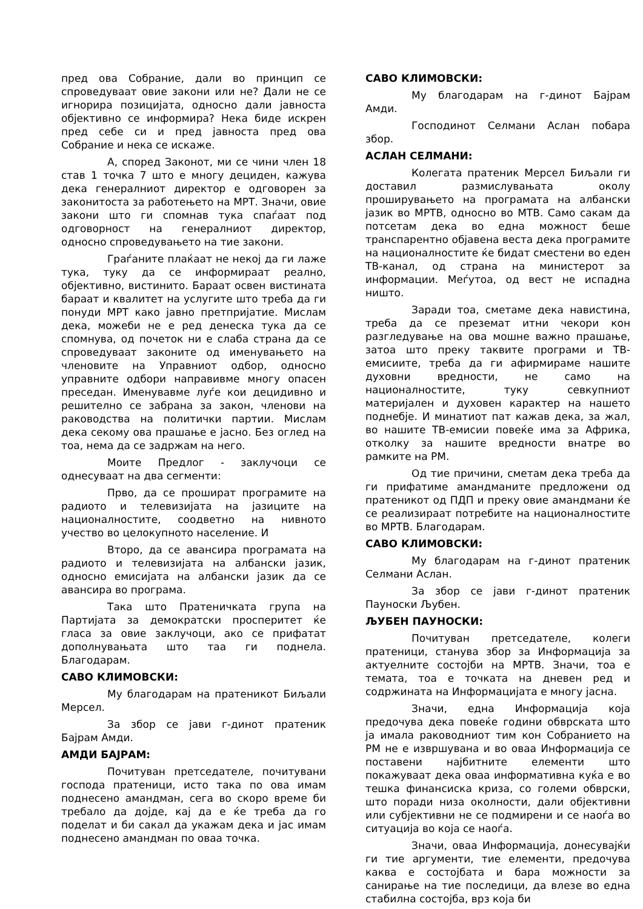пред ова Собрание, дали во принцип се спроведуваат овие закони или не? Дали не се игнорира позицијата, односно дали јавноста објективно се информира? Нека биде искрен пред себе си и пред јавноста пред ова Собрание и нека се искаже.
А, според Законот, ми се чини член 18 став 1 точка 7 што е многу дециден, кажува дека генералниот директор е одговорен за законитоста за работењето на МРТ. Значи, овие закони што ги спомнав тука спаѓаат под одговорност на генералниот директор, односно спроведувањето на тие закони.
Граѓаните плаќаат не некој да ги лаже тука, туку да се информираат реално, објективно, вистинито. Бараат освен вистината бараат и квалитет на услугите што треба да ги понуди МРТ како јавно претпријатие. Мислам дека, можеби не е ред денеска тука да се спомнува, од почеток ни е слаба страна да се спроведуваат законите од именувањето на членовите на Управниот одбор, односно управните одбори направивме многу опасен преседан. Именувавме луѓе кои децидивно и решително се забрана за закон, членови на раководства на политички партии. Мислам дека секому ова прашање е јасно. Без оглед на тоа, нема да се задржам на него.
Моите Предлог - заклучоци се однесуваат на два сегменти:
Прво, да се прошират програмите на радиото и телевизијата на јазиците на националностите, соодветно на нивното учество во целокупното население. И
Второ, да се авансира програмата на радиото и телевизијата на албански јазик, односно емисијата на албански јазик да се авансира во програма.
Така што Пратеничката група на Партијата за демократски просперитет ќе гласа за овие заклучоци, ако се прифатат дополнувањата што таа ги поднела. Благодарам.
САВО КЛИМОВСКИ:
Му благодарам на пратеникот Биљали Мерсел.
За збор се јави г-динот пратеник Бајрам Амди.
АМДИ БАЈРАМ:
Почитуван претседателе, почитувани господа пратеници, исто така по ова имам поднесено амандман, сега во скоро време би требало да дојде, кај да е ќе треба да го поделат и би сакал да укажам дека и јас имам поднесено амандман по оваа точка.
САВО КЛИМОВСКИ:
Му благодарам на г-динот Бајрам Амди.
Господинот Селмани Аслан побара збор.
АСЛАН СЕЛМАНИ:
Колегата пратеник Мерсел Биљали ги доставил размислувањата околу проширувањето на програмата на албански јазик во МРТВ, односно во МТВ. Само сакам да потсетам дека во една можност беше транспарентно објавена веста дека програмите на националностите ќе бидат сместени во еден ТВ-канал, од страна на министерот за информации. Меѓутоа, од вест не испадна ништо.
Заради тоа, сметаме дека навистина, треба да се преземат итни чекори кон разгледување на ова мошне важно прашање, затоа што преку таквите програми и ТВ-емисиите, треба да ги афирмираме нашите духовни вредности, не само на националностите, туку севкупниот материјален и духовен карактер на нашето поднебје. И минатиот пат кажав дека, за жал, во нашите ТВ-емисии повеќе има за Африка, отколку за нашите вредности внатре во рамките на РМ.
Од тие причини, сметам дека треба да ги прифатиме амандманите предложени од пратеникот од ПДП и преку овие амандмани ќе се реализираат потребите на националностите во МРТВ. Благодарам.
САВО КЛИМОВСКИ:
Му благодарам на г-динот пратеник Селмани Аслан.
За збор се јави г-динот пратеник Пауноски Љубен.
ЉУБЕН ПАУНОСКИ:
Почитуван претседателе, колеги пратеници, станува збор за Информација за актуелните состојби на МРТВ. Значи, тоа е темата, тоа е точката на дневен ред и содржината на Информацијата е многу јасна.
Значи, една Информација која предочува дека повеќе години обврската што ја имала раководниот тим кон Собранието на РМ не е извршувана и во оваа Информација се поставени најбитните елементи што покажуваат дека оваа информативна куќа е во тешка финансиска криза, со големи обврски, што поради низа околности, дали објективни или субјективни не се подмирени и се наоѓа во ситуација во која се наоѓа.
Значи, оваа Информација, донесувајќи ги тие аргументи, тие елементи, предочува каква е состојбата и бара можности за санирање на тие последици, да влезе во една стабилна состојба, врз која би